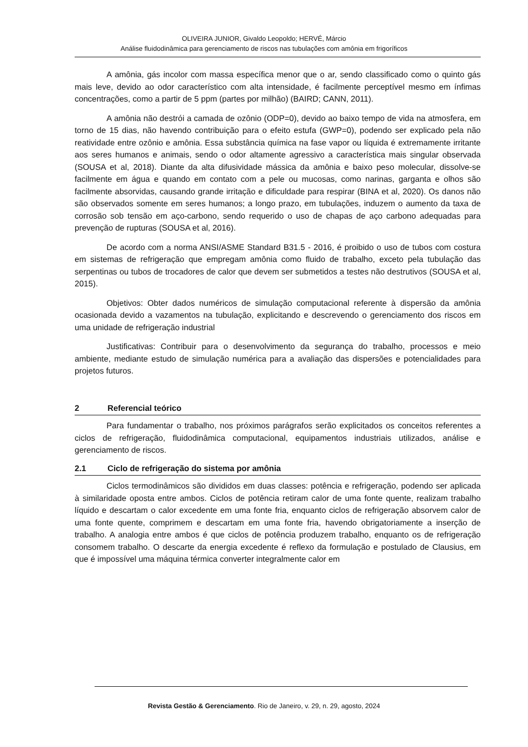OLIVEIRA JUNIOR, Givaldo Leopoldo; HERVÉ, Márcio
Análise fluidodinâmica para gerenciamento de riscos nas tubulações com amônia em frigoríficos
A amônia, gás incolor com massa específica menor que o ar, sendo classificado como o quinto gás mais leve, devido ao odor característico com alta intensidade, é facilmente perceptível mesmo em ínfimas concentrações, como a partir de 5 ppm (partes por milhão) (BAIRD; CANN, 2011).
A amônia não destrói a camada de ozônio (ODP=0), devido ao baixo tempo de vida na atmosfera, em torno de 15 dias, não havendo contribuição para o efeito estufa (GWP=0), podendo ser explicado pela não reatividade entre ozônio e amônia. Essa substância química na fase vapor ou líquida é extremamente irritante aos seres humanos e animais, sendo o odor altamente agressivo a característica mais singular observada (SOUSA et al, 2018). Diante da alta difusividade mássica da amônia e baixo peso molecular, dissolve-se facilmente em água e quando em contato com a pele ou mucosas, como narinas, garganta e olhos são facilmente absorvidas, causando grande irritação e dificuldade para respirar (BINA et al, 2020). Os danos não são observados somente em seres humanos; a longo prazo, em tubulações, induzem o aumento da taxa de corrosão sob tensão em aço-carbono, sendo requerido o uso de chapas de aço carbono adequadas para prevenção de rupturas (SOUSA et al, 2016).
De acordo com a norma ANSI/ASME Standard B31.5 - 2016, é proibido o uso de tubos com costura em sistemas de refrigeração que empregam amônia como fluido de trabalho, exceto pela tubulação das serpentinas ou tubos de trocadores de calor que devem ser submetidos a testes não destrutivos (SOUSA et al, 2015).
Objetivos: Obter dados numéricos de simulação computacional referente à dispersão da amônia ocasionada devido a vazamentos na tubulação, explicitando e descrevendo o gerenciamento dos riscos em uma unidade de refrigeração industrial
Justificativas: Contribuir para o desenvolvimento da segurança do trabalho, processos e meio ambiente, mediante estudo de simulação numérica para a avaliação das dispersões e potencialidades para projetos futuros.
2 Referencial teórico
Para fundamentar o trabalho, nos próximos parágrafos serão explicitados os conceitos referentes a ciclos de refrigeração, fluidodinâmica computacional, equipamentos industriais utilizados, análise e gerenciamento de riscos.
2.1 Ciclo de refrigeração do sistema por amônia
Ciclos termodinâmicos são divididos em duas classes: potência e refrigeração, podendo ser aplicada à similaridade oposta entre ambos. Ciclos de potência retiram calor de uma fonte quente, realizam trabalho líquido e descartam o calor excedente em uma fonte fria, enquanto ciclos de refrigeração absorvem calor de uma fonte quente, comprimem e descartam em uma fonte fria, havendo obrigatoriamente a inserção de trabalho. A analogia entre ambos é que ciclos de potência produzem trabalho, enquanto os de refrigeração consomem trabalho. O descarte da energia excedente é reflexo da formulação e postulado de Clausius, em que é impossível uma máquina térmica converter integralmente calor em
Revista Gestão & Gerenciamento. Rio de Janeiro, v. 29, n. 29, agosto, 2024